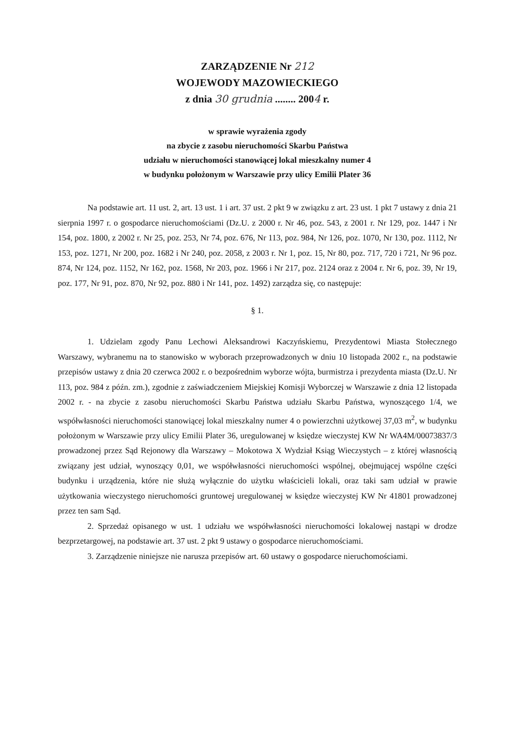ZARZĄDZENIE Nr 212
WOJEWODY MAZOWIECKIEGO
z dnia 30 grudnia ........ 2004 r.
w sprawie wyrażenia zgody
na zbycie z zasobu nieruchomości Skarbu Państwa
udziału w nieruchomości stanowiącej lokal mieszkalny numer 4
w budynku położonym w Warszawie przy ulicy Emilii Plater 36
Na podstawie art. 11 ust. 2, art. 13 ust. 1 i art. 37 ust. 2 pkt 9 w związku z art. 23 ust. 1 pkt 7 ustawy z dnia 21 sierpnia 1997 r. o gospodarce nieruchomościami (Dz.U. z 2000 r. Nr 46, poz. 543, z 2001 r. Nr 129, poz. 1447 i Nr 154, poz. 1800, z 2002 r. Nr 25, poz. 253, Nr 74, poz. 676, Nr 113, poz. 984, Nr 126, poz. 1070, Nr 130, poz. 1112, Nr 153, poz. 1271, Nr 200, poz. 1682 i Nr 240, poz. 2058, z 2003 r. Nr 1, poz. 15, Nr 80, poz. 717, 720 i 721, Nr 96 poz. 874, Nr 124, poz. 1152, Nr 162, poz. 1568, Nr 203, poz. 1966 i Nr 217, poz. 2124 oraz z 2004 r. Nr 6, poz. 39, Nr 19, poz. 177, Nr 91, poz. 870, Nr 92, poz. 880 i Nr 141, poz. 1492) zarządza się, co następuje:
§ 1.
1. Udzielam zgody Panu Lechowi Aleksandrowi Kaczyńskiemu, Prezydentowi Miasta Stołecznego Warszawy, wybranemu na to stanowisko w wyborach przeprowadzonych w dniu 10 listopada 2002 r., na podstawie przepisów ustawy z dnia 20 czerwca 2002 r. o bezpośrednim wyborze wójta, burmistrza i prezydenta miasta (Dz.U. Nr 113, poz. 984 z późn. zm.), zgodnie z zaświadczeniem Miejskiej Komisji Wyborczej w Warszawie z dnia 12 listopada 2002 r. - na zbycie z zasobu nieruchomości Skarbu Państwa udziału Skarbu Państwa, wynoszącego 1/4, we współwłasności nieruchomości stanowiącej lokal mieszkalny numer 4 o powierzchni użytkowej 37,03 m<sup>2</sup>, w budynku położonym w Warszawie przy ulicy Emilii Plater 36, uregulowanej w księdze wieczystej KW Nr WA4M/00073837/3 prowadzonej przez Sąd Rejonowy dla Warszawy – Mokotowa X Wydział Ksiąg Wieczystych – z której własnością związany jest udział, wynoszący 0,01, we współwłasności nieruchomości wspólnej, obejmującej wspólne części budynku i urządzenia, które nie służą wyłącznie do użytku właścicieli lokali, oraz taki sam udział w prawie użytkowania wieczystego nieruchomości gruntowej uregulowanej w księdze wieczystej KW Nr 41801 prowadzonej przez ten sam Sąd.
2. Sprzedaż opisanego w ust. 1 udziału we współwłasności nieruchomości lokalowej nastąpi w drodze bezprzetargowej, na podstawie art. 37 ust. 2 pkt 9 ustawy o gospodarce nieruchomościami.
3. Zarządzenie niniejsze nie narusza przepisów art. 60 ustawy o gospodarce nieruchomościami.